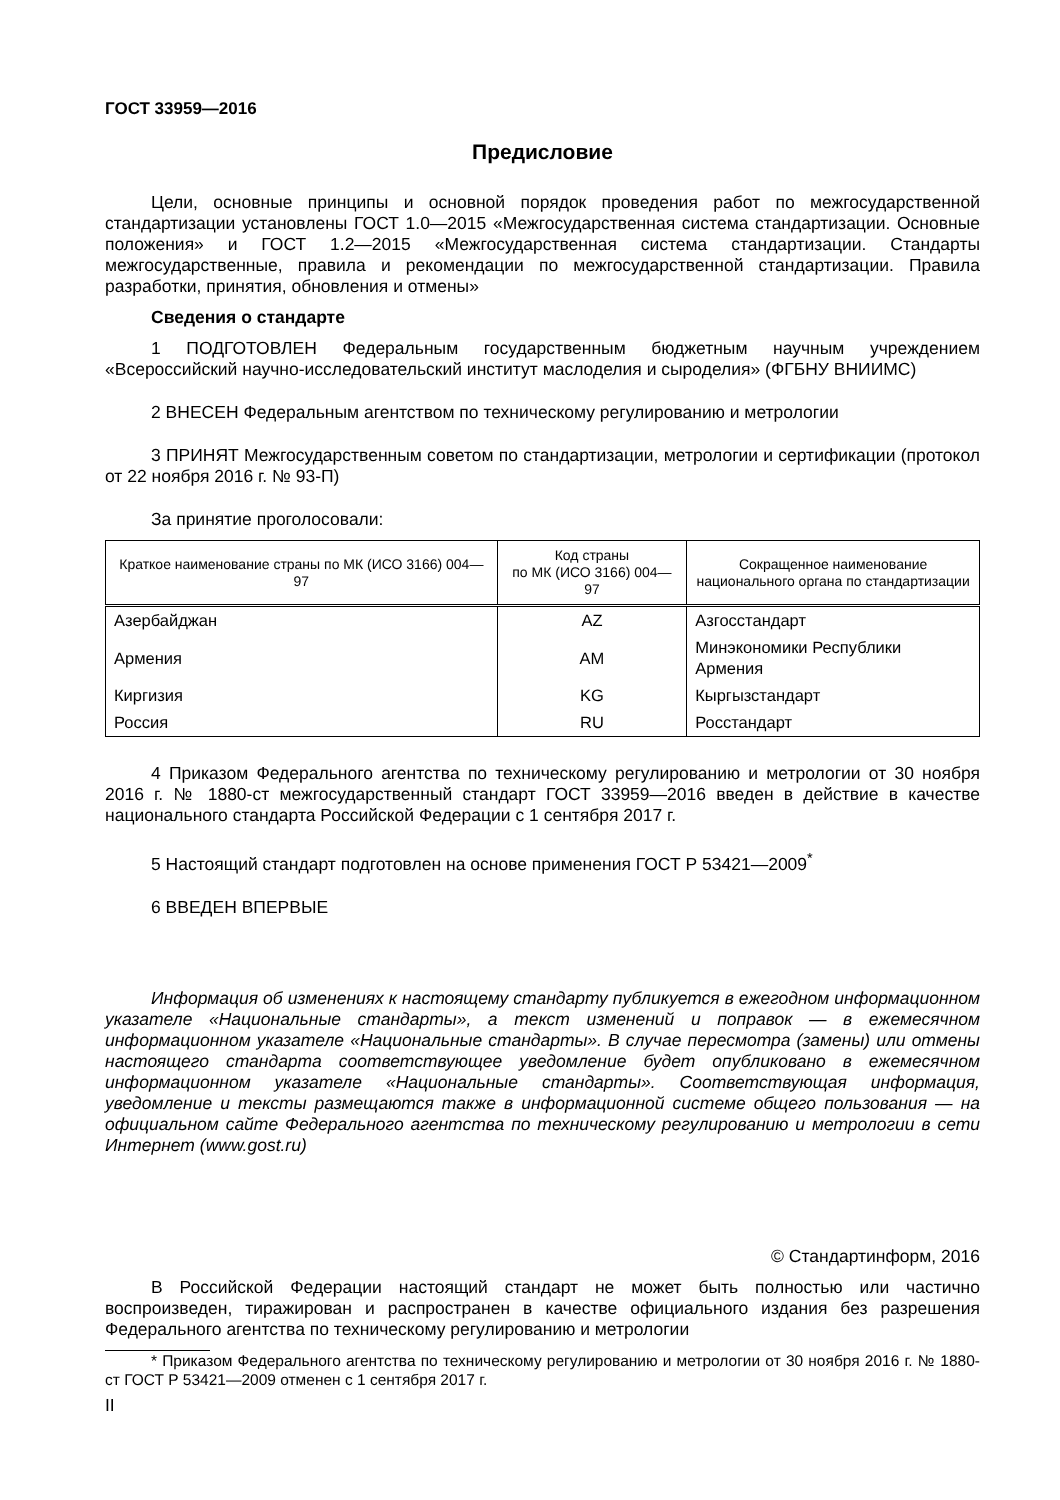ГОСТ 33959—2016
Предисловие
Цели, основные принципы и основной порядок проведения работ по межгосударственной стандартизации установлены ГОСТ 1.0—2015 «Межгосударственная система стандартизации. Основные положения» и ГОСТ 1.2—2015 «Межгосударственная система стандартизации. Стандарты межгосударственные, правила и рекомендации по межгосударственной стандартизации. Правила разработки, принятия, обновления и отмены»
Сведения о стандарте
1 ПОДГОТОВЛЕН Федеральным государственным бюджетным научным учреждением «Всероссийский научно-исследовательский институт маслоделия и сыроделия» (ФГБНУ ВНИИМС)
2 ВНЕСЕН Федеральным агентством по техническому регулированию и метрологии
3 ПРИНЯТ Межгосударственным советом по стандартизации, метрологии и сертификации (протокол от 22 ноября 2016 г. № 93-П)
За принятие проголосовали:
| Краткое наименование страны по МК (ИСО 3166) 004—97 | Код страны по МК (ИСО 3166) 004—97 | Сокращенное наименование национального органа по стандартизации |
| --- | --- | --- |
| Азербайджан | AZ | Азгосстандарт |
| Армения | AM | Минэкономики Республики Армения |
| Киргизия | KG | Кыргызстандарт |
| Россия | RU | Росстандарт |
4 Приказом Федерального агентства по техническому регулированию и метрологии от 30 ноября 2016 г. № 1880-ст межгосударственный стандарт ГОСТ 33959—2016 введен в действие в качестве национального стандарта Российской Федерации с 1 сентября 2017 г.
5 Настоящий стандарт подготовлен на основе применения ГОСТ Р 53421—2009<sup>*</sup>
6 ВВЕДЕН ВПЕРВЫЕ
Информация об изменениях к настоящему стандарту публикуется в ежегодном информационном указателе «Национальные стандарты», а текст изменений и поправок — в ежемесячном информационном указателе «Национальные стандарты». В случае пересмотра (замены) или отмены настоящего стандарта соответствующее уведомление будет опубликовано в ежемесячном информационном указателе «Национальные стандарты». Соответствующая информация, уведомление и тексты размещаются также в информационной системе общего пользования — на официальном сайте Федерального агентства по техническому регулированию и метрологии в сети Интернет (www.gost.ru)
© Стандартинформ, 2016
В Российской Федерации настоящий стандарт не может быть полностью или частично воспроизведен, тиражирован и распространен в качестве официального издания без разрешения Федерального агентства по техническому регулированию и метрологии
* Приказом Федерального агентства по техническому регулированию и метрологии от 30 ноября 2016 г. № 1880-ст ГОСТ Р 53421—2009 отменен с 1 сентября 2017 г.
II